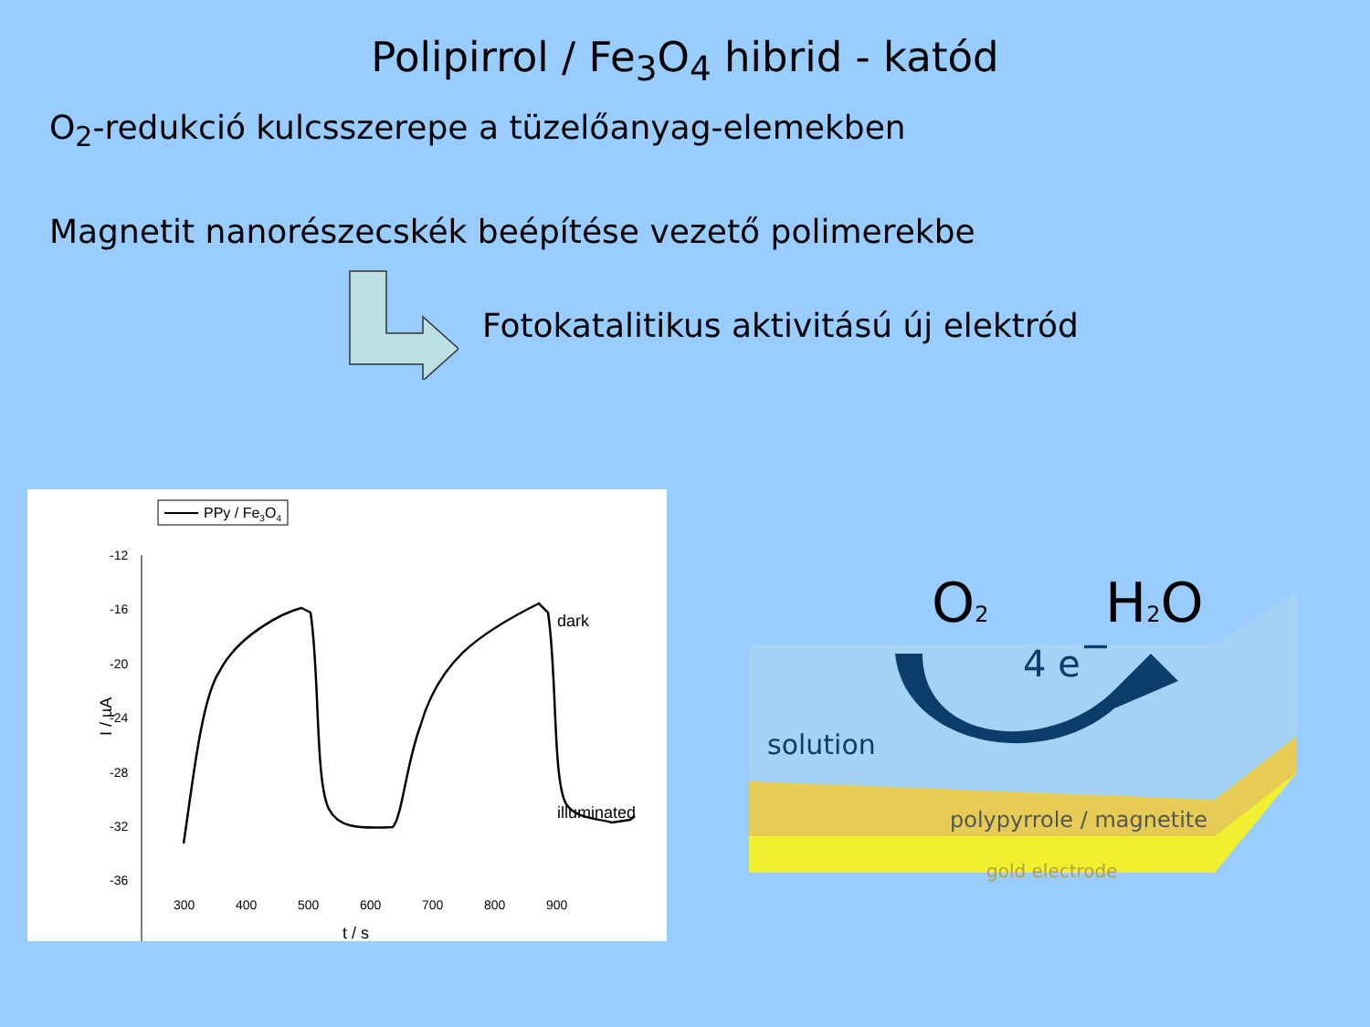Polipirrol / Fe<sub>3</sub>O<sub>4</sub> hibrid - katód
O<sub>2</sub>-redukció kulcsszerepe a tüzelőanyag-elemekben
Magnetit nanorészecskék beépítése vezető polimerekbe
Fotokatalitikus aktivitású új elektród
PPy / Fe3O4
-12
-16
-20
-24
-28
-32
-36
300
400
500
600
700
800
900
t / s
I / µA
dark
illuminated
O2
H2O
4 e−
solution
polypyrrole / magnetite
gold electrode